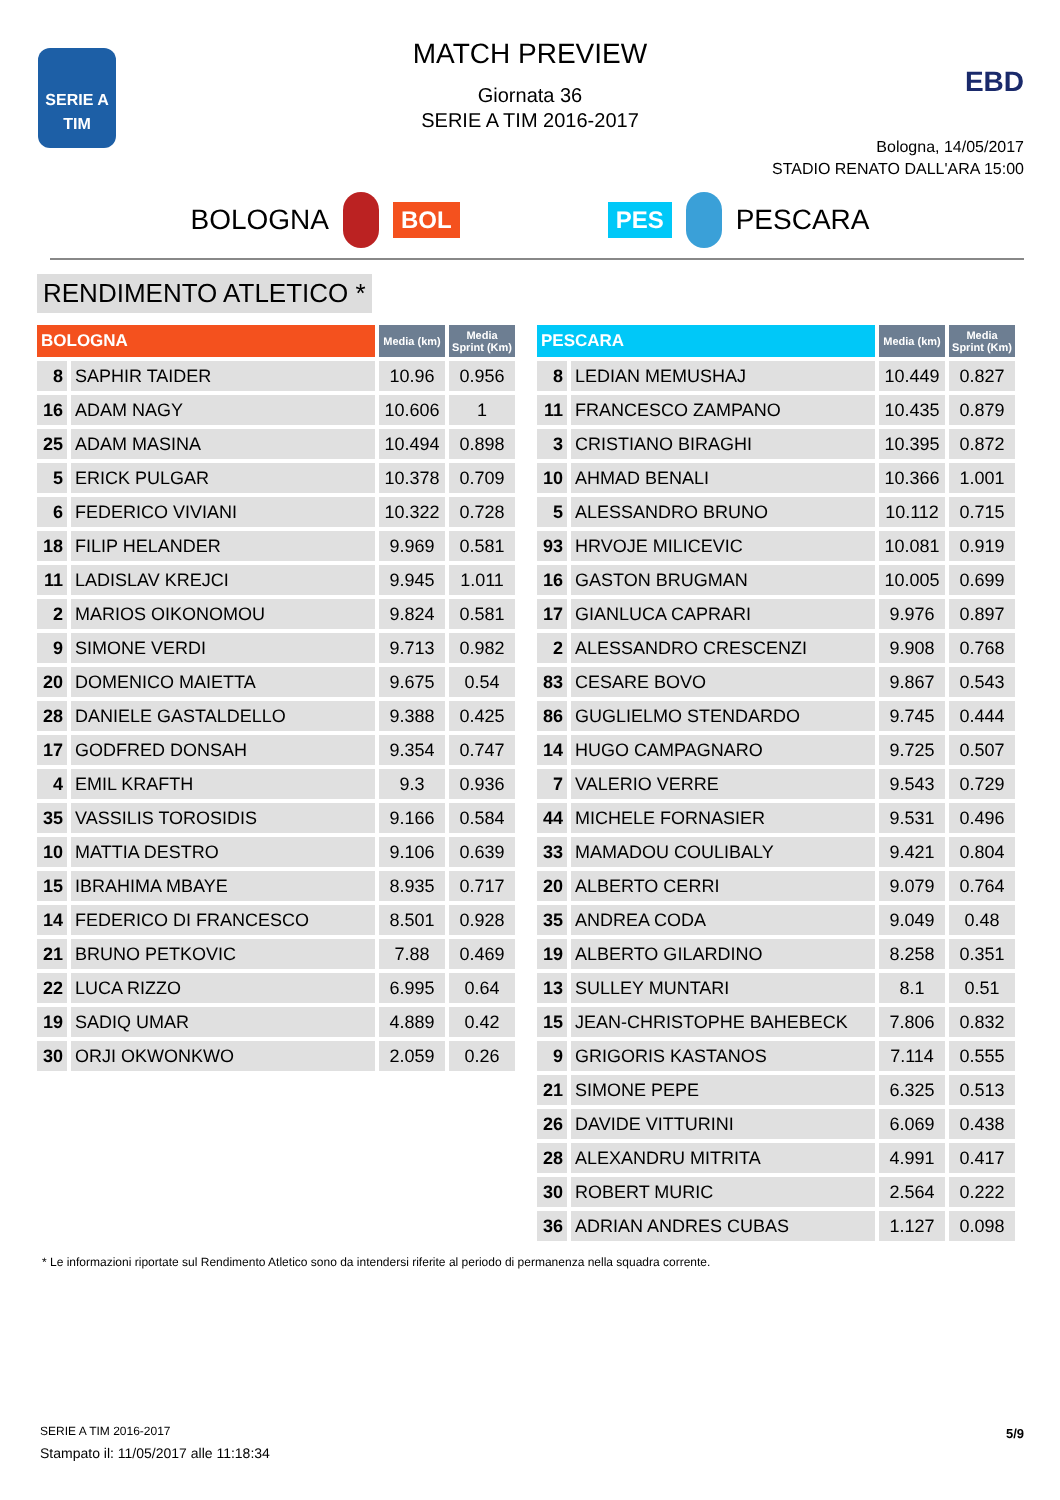SERIE A
TIM
EBD
MATCH PREVIEW
Giornata 36
SERIE A TIM 2016-2017
Bologna, 14/05/2017
STADIO RENATO DALL'ARA 15:00
BOLOGNA BOL PES PESCARA
RENDIMENTO ATLETICO *
| BOLOGNA | | Media (km) | Media Sprint (Km) |
| --- | --- | --- | --- |
| 8 | SAPHIR TAIDER | 10.96 | 0.956 |
| 16 | ADAM NAGY | 10.606 | 1 |
| 25 | ADAM MASINA | 10.494 | 0.898 |
| 5 | ERICK PULGAR | 10.378 | 0.709 |
| 6 | FEDERICO VIVIANI | 10.322 | 0.728 |
| 18 | FILIP HELANDER | 9.969 | 0.581 |
| 11 | LADISLAV KREJCI | 9.945 | 1.011 |
| 2 | MARIOS OIKONOMOU | 9.824 | 0.581 |
| 9 | SIMONE VERDI | 9.713 | 0.982 |
| 20 | DOMENICO MAIETTA | 9.675 | 0.54 |
| 28 | DANIELE GASTALDELLO | 9.388 | 0.425 |
| 17 | GODFRED DONSAH | 9.354 | 0.747 |
| 4 | EMIL KRAFTH | 9.3 | 0.936 |
| 35 | VASSILIS TOROSIDIS | 9.166 | 0.584 |
| 10 | MATTIA DESTRO | 9.106 | 0.639 |
| 15 | IBRAHIMA MBAYE | 8.935 | 0.717 |
| 14 | FEDERICO DI FRANCESCO | 8.501 | 0.928 |
| 21 | BRUNO PETKOVIC | 7.88 | 0.469 |
| 22 | LUCA RIZZO | 6.995 | 0.64 |
| 19 | SADIQ UMAR | 4.889 | 0.42 |
| 30 | ORJI OKWONKWO | 2.059 | 0.26 |
| PESCARA | | Media (km) | Media Sprint (Km) |
| --- | --- | --- | --- |
| 8 | LEDIAN MEMUSHAJ | 10.449 | 0.827 |
| 11 | FRANCESCO ZAMPANO | 10.435 | 0.879 |
| 3 | CRISTIANO BIRAGHI | 10.395 | 0.872 |
| 10 | AHMAD BENALI | 10.366 | 1.001 |
| 5 | ALESSANDRO BRUNO | 10.112 | 0.715 |
| 93 | HRVOJE MILICEVIC | 10.081 | 0.919 |
| 16 | GASTON BRUGMAN | 10.005 | 0.699 |
| 17 | GIANLUCA CAPRARI | 9.976 | 0.897 |
| 2 | ALESSANDRO CRESCENZI | 9.908 | 0.768 |
| 83 | CESARE BOVO | 9.867 | 0.543 |
| 86 | GUGLIELMO STENDARDO | 9.745 | 0.444 |
| 14 | HUGO CAMPAGNARO | 9.725 | 0.507 |
| 7 | VALERIO VERRE | 9.543 | 0.729 |
| 44 | MICHELE FORNASIER | 9.531 | 0.496 |
| 33 | MAMADOU COULIBALY | 9.421 | 0.804 |
| 20 | ALBERTO CERRI | 9.079 | 0.764 |
| 35 | ANDREA CODA | 9.049 | 0.48 |
| 19 | ALBERTO GILARDINO | 8.258 | 0.351 |
| 13 | SULLEY MUNTARI | 8.1 | 0.51 |
| 15 | JEAN-CHRISTOPHE BAHEBECK | 7.806 | 0.832 |
| 9 | GRIGORIS KASTANOS | 7.114 | 0.555 |
| 21 | SIMONE PEPE | 6.325 | 0.513 |
| 26 | DAVIDE VITTURINI | 6.069 | 0.438 |
| 28 | ALEXANDRU MITRITA | 4.991 | 0.417 |
| 30 | ROBERT MURIC | 2.564 | 0.222 |
| 36 | ADRIAN ANDRES CUBAS | 1.127 | 0.098 |
* Le informazioni riportate sul Rendimento Atletico sono da intendersi riferite al periodo di permanenza nella squadra corrente.
SERIE A TIM 2016-2017
Stampato il: 11/05/2017 alle 11:18:34
5/9